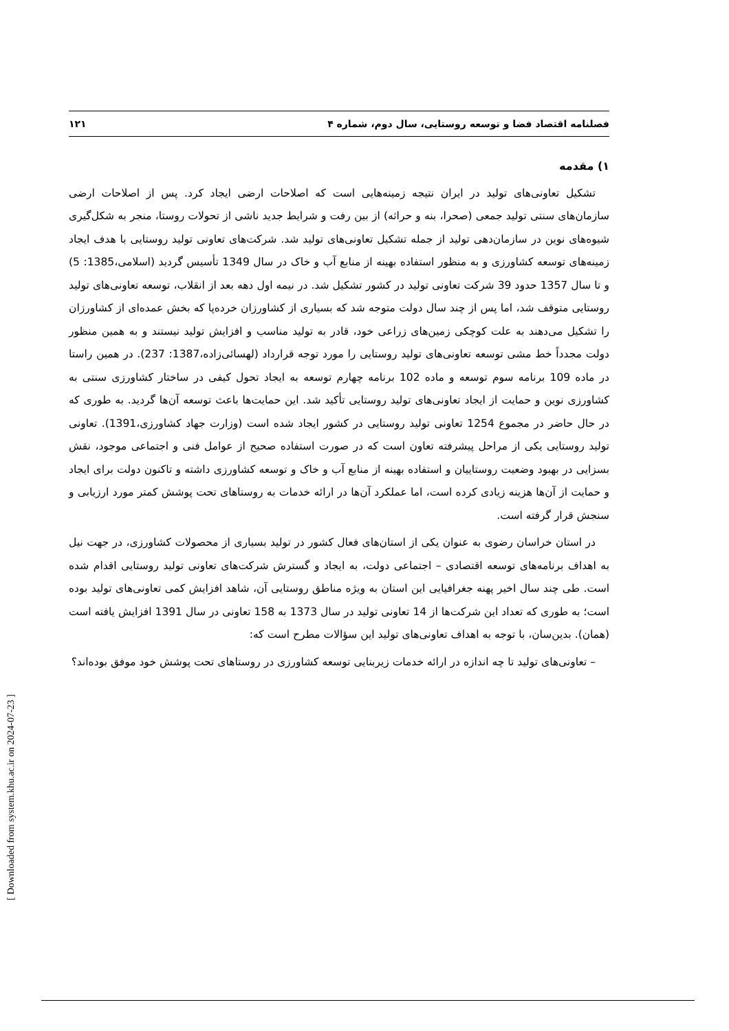فصلنامه اقتصاد فضا و توسعه روستایی، سال دوم، شماره ۴ ۱۲۱
۱) مقدمه
تشکیل تعاونی‌های تولید در ایران نتیجه زمینه‌هایی است که اصلاحات ارضی ایجاد کرد. پس از اصلاحات ارضی سازمان‌های سنتی تولید جمعی (صحرا، بنه و حراثه) از بین رفت و شرایط جدید ناشی از تحولات روستا، منجر به شکل‌گیری شیوه‌های نوین در سازمان‌دهی تولید از جمله تشکیل تعاونی‌های تولید شد. شرکت‌های تعاونی تولید روستایی با هدف ایجاد زمینه‌های توسعه کشاورزی و به منظور استفاده بهینه از منابع آب و خاک در سال 1349 تأسیس گردید (اسلامی،1385: 5) و تا سال 1357 حدود 39 شرکت تعاونی تولید در کشور تشکیل شد. در نیمه اول دهه بعد از انقلاب، توسعه تعاونی‌های تولید روستایی متوقف شد، اما پس از چند سال دولت متوجه شد که بسیاری از کشاورزان خرده‌پا که بخش عمده‌ای از کشاورزان را تشکیل می‌دهند به علت کوچکی زمین‌های زراعی خود، قادر به تولید مناسب و افزایش تولید نیستند و به همین منظور دولت مجدداً خط مشی توسعه تعاونی‌های تولید روستایی را مورد توجه قرارداد (لهسائی‌زاده،1387: 237). در همین راستا در ماده 109 برنامه سوم توسعه و ماده 102 برنامه چهارم توسعه به ایجاد تحول کیفی در ساختار کشاورزی سنتی به کشاورزی نوین و حمایت از ایجاد تعاونی‌های تولید روستایی تأکید شد. این حمایت‌ها باعث توسعه آن‌ها گردید. به طوری که در حال حاضر در مجموع 1254 تعاونی تولید روستایی در کشور ایجاد شده است (وزارت جهاد کشاورزی،1391). تعاونی تولید روستایی یکی از مراحل پیشرفته تعاون است که در صورت استفاده صحیح از عوامل فنی و اجتماعی موجود، نقش بسزایی در بهبود وضعیت روستاییان و استفاده بهینه از منابع آب و خاک و توسعه کشاورزی داشته و تاکنون دولت برای ایجاد و حمایت از آن‌ها هزینه زیادی کرده است، اما عملکرد آن‌ها در ارائه خدمات به روستاهای تحت پوشش کمتر مورد ارزیابی و سنجش قرار گرفته است.
در استان خراسان رضوی به عنوان یکی از استان‌های فعال کشور در تولید بسیاری از محصولات کشاورزی، در جهت نیل به اهداف برنامه‌های توسعه اقتصادی – اجتماعی دولت، به ایجاد و گسترش شرکت‌های تعاونی تولید روستایی اقدام شده است. طی چند سال اخیر پهنه جغرافیایی این استان به ویژه مناطق روستایی آن، شاهد افزایش کمی تعاونی‌های تولید بوده است؛ به طوری که تعداد این شرکت‌ها از 14 تعاونی تولید در سال 1373 به 158 تعاونی در سال 1391 افزایش یافته است (همان). بدین‌سان، با توجه به اهداف تعاونی‌های تولید این سؤالات مطرح است که:
– تعاونی‌های تولید تا چه اندازه در ارائه خدمات زیربنایی توسعه کشاورزی در روستاهای تحت پوشش خود موفق بوده‌اند؟
[ Downloaded from system.khu.ac.ir on 2024-07-23 ]